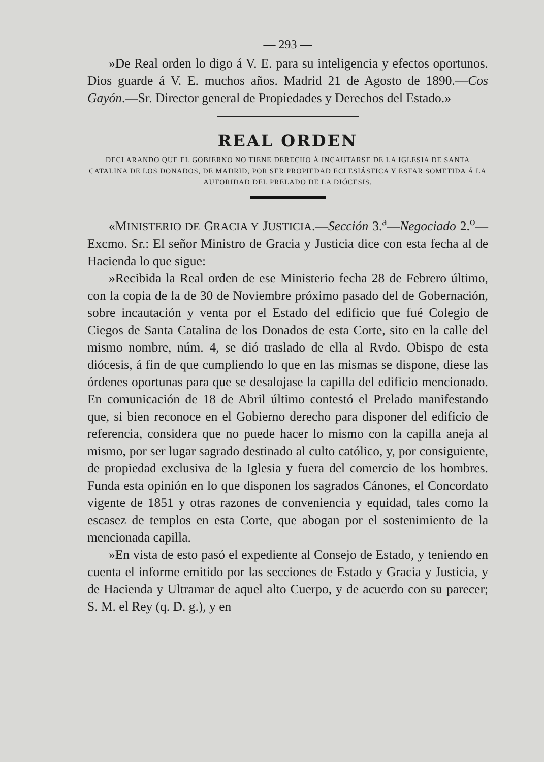— 293 —
»De Real orden lo digo á V. E. para su inteligencia y efectos oportunos. Dios guarde á V. E. muchos años. Madrid 21 de Agosto de 1890.—Cos Gayón.—Sr. Director general de Propiedades y Derechos del Estado.»
REAL ORDEN
DECLARANDO QUE EL GOBIERNO NO TIENE DERECHO Á INCAUTARSE DE LA IGLESIA DE SANTA CATALINA DE LOS DONADOS, DE MADRID, POR SER PROPIEDAD ECLESIÁSTICA Y ESTAR SOMETIDA Á LA AUTORIDAD DEL PRELADO DE LA DIÓCESIS.
«MINISTERIO DE GRACIA Y JUSTICIA.—Sección 3.<sup>a</sup>—Negociado 2.<sup>o</sup>—Excmo. Sr.: El señor Ministro de Gracia y Justicia dice con esta fecha al de Hacienda lo que sigue:
»Recibida la Real orden de ese Ministerio fecha 28 de Febrero último, con la copia de la de 30 de Noviembre próximo pasado del de Gobernación, sobre incautación y venta por el Estado del edificio que fué Colegio de Ciegos de Santa Catalina de los Donados de esta Corte, sito en la calle del mismo nombre, núm. 4, se dió traslado de ella al Rvdo. Obispo de esta diócesis, á fin de que cumpliendo lo que en las mismas se dispone, diese las órdenes oportunas para que se desalojase la capilla del edificio mencionado. En comunicación de 18 de Abril último contestó el Prelado manifestando que, si bien reconoce en el Gobierno derecho para disponer del edificio de referencia, considera que no puede hacer lo mismo con la capilla aneja al mismo, por ser lugar sagrado destinado al culto católico, y, por consiguiente, de propiedad exclusiva de la Iglesia y fuera del comercio de los hombres. Funda esta opinión en lo que disponen los sagrados Cánones, el Concordato vigente de 1851 y otras razones de conveniencia y equidad, tales como la escasez de templos en esta Corte, que abogan por el sostenimiento de la mencionada capilla.
»En vista de esto pasó el expediente al Consejo de Estado, y teniendo en cuenta el informe emitido por las secciones de Estado y Gracia y Justicia, y de Hacienda y Ultramar de aquel alto Cuerpo, y de acuerdo con su parecer; S. M. el Rey (q. D. g.), y en